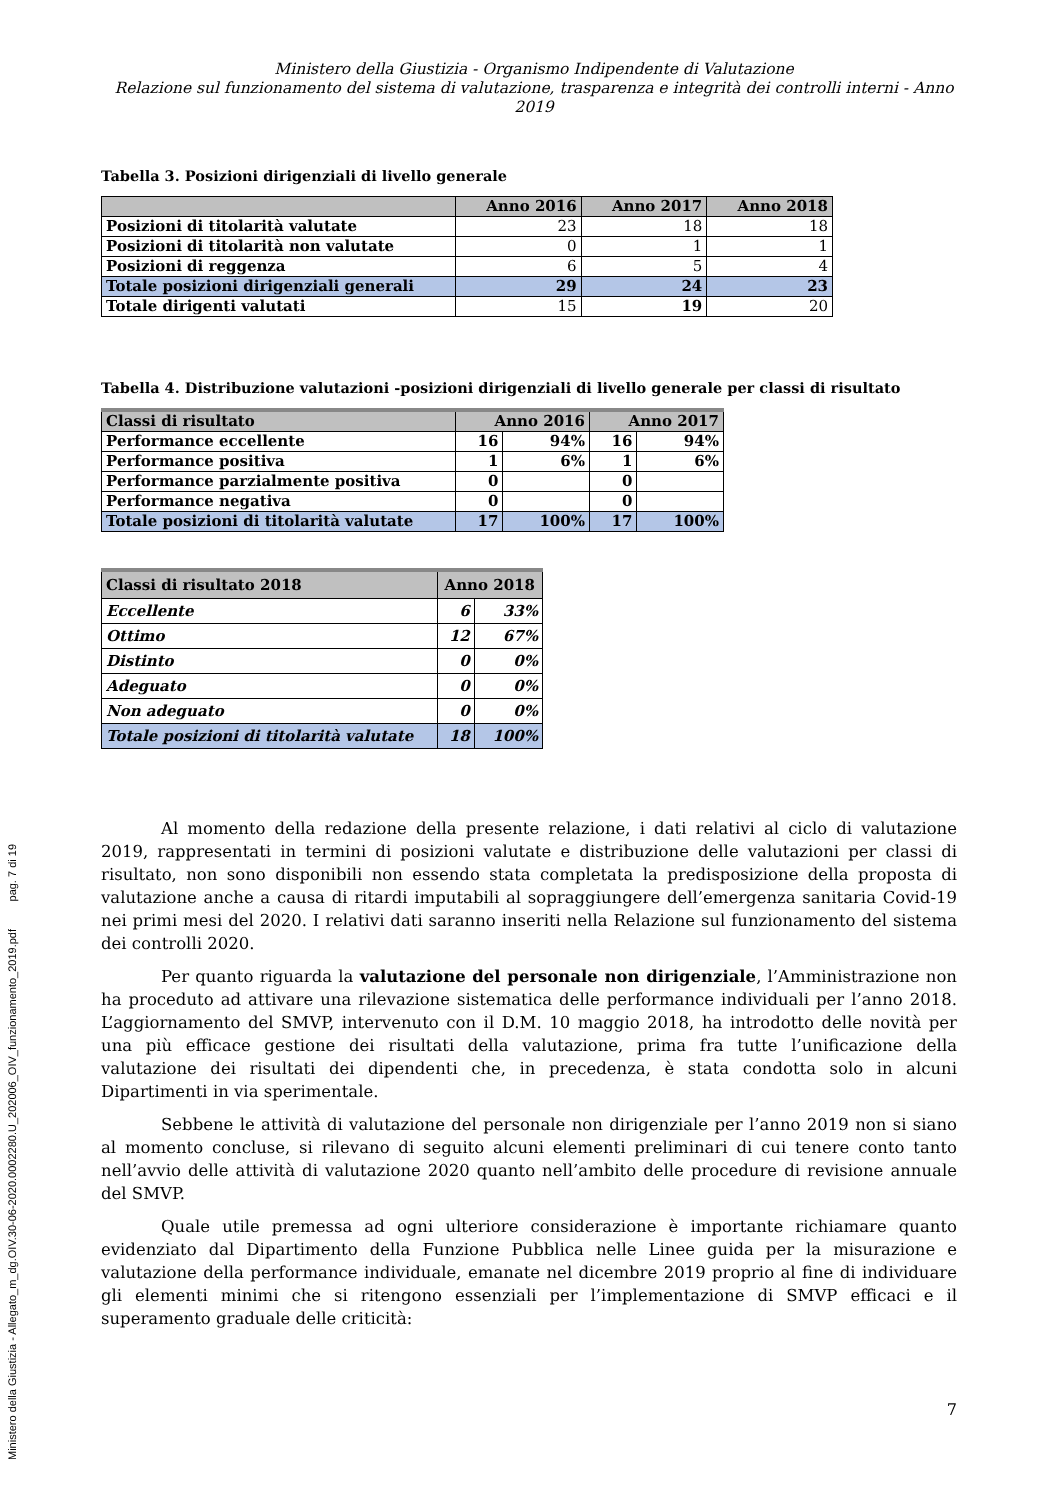Ministero della Giustizia - Allegato_m_dg.OIV.30-06-2020.0002280.U_202006_OIV_funzionamento_2019.pdf pag. 7 di 19
Ministero della Giustizia - Organismo Indipendente di Valutazione
Relazione sul funzionamento del sistema di valutazione, trasparenza e integrità dei controlli interni - Anno 2019
Tabella 3. Posizioni dirigenziali di livello generale
| | Anno 2016 | Anno 2017 | Anno 2018 |
| --- | --- | --- | --- |
| Posizioni di titolarità valutate | 23 | 18 | 18 |
| Posizioni di titolarità non valutate | 0 | 1 | 1 |
| Posizioni di reggenza | 6 | 5 | 4 |
| Totale posizioni dirigenziali generali | 29 | 24 | 23 |
| Totale dirigenti valutati | 15 | 19 | 20 |
Tabella 4. Distribuzione valutazioni -posizioni dirigenziali di livello generale per classi di risultato
| Classi di risultato | Anno 2016 | | Anno 2017 | |
| --- | --- | --- | --- | --- |
| Performance eccellente | 16 | 94% | 16 | 94% |
| Performance positiva | 1 | 6% | 1 | 6% |
| Performance parzialmente positiva | 0 | | 0 | |
| Performance negativa | 0 | | 0 | |
| Totale posizioni di titolarità valutate | 17 | 100% | 17 | 100% |
| Classi di risultato 2018 | Anno 2018 | |
| --- | --- | --- |
| Eccellente | 6 | 33% |
| Ottimo | 12 | 67% |
| Distinto | 0 | 0% |
| Adeguato | 0 | 0% |
| Non adeguato | 0 | 0% |
| Totale posizioni di titolarità valutate | 18 | 100% |
Al momento della redazione della presente relazione, i dati relativi al ciclo di valutazione 2019, rappresentati in termini di posizioni valutate e distribuzione delle valutazioni per classi di risultato, non sono disponibili non essendo stata completata la predisposizione della proposta di valutazione anche a causa di ritardi imputabili al sopraggiungere dell’emergenza sanitaria Covid-19 nei primi mesi del 2020. I relativi dati saranno inseriti nella Relazione sul funzionamento del sistema dei controlli 2020.
Per quanto riguarda la valutazione del personale non dirigenziale, l’Amministrazione non ha proceduto ad attivare una rilevazione sistematica delle performance individuali per l’anno 2018. L’aggiornamento del SMVP, intervenuto con il D.M. 10 maggio 2018, ha introdotto delle novità per una più efficace gestione dei risultati della valutazione, prima fra tutte l’unificazione della valutazione dei risultati dei dipendenti che, in precedenza, è stata condotta solo in alcuni Dipartimenti in via sperimentale.
Sebbene le attività di valutazione del personale non dirigenziale per l’anno 2019 non si siano al momento concluse, si rilevano di seguito alcuni elementi preliminari di cui tenere conto tanto nell’avvio delle attività di valutazione 2020 quanto nell’ambito delle procedure di revisione annuale del SMVP.
Quale utile premessa ad ogni ulteriore considerazione è importante richiamare quanto evidenziato dal Dipartimento della Funzione Pubblica nelle Linee guida per la misurazione e valutazione della performance individuale, emanate nel dicembre 2019 proprio al fine di individuare gli elementi minimi che si ritengono essenziali per l’implementazione di SMVP efficaci e il superamento graduale delle criticità:
7